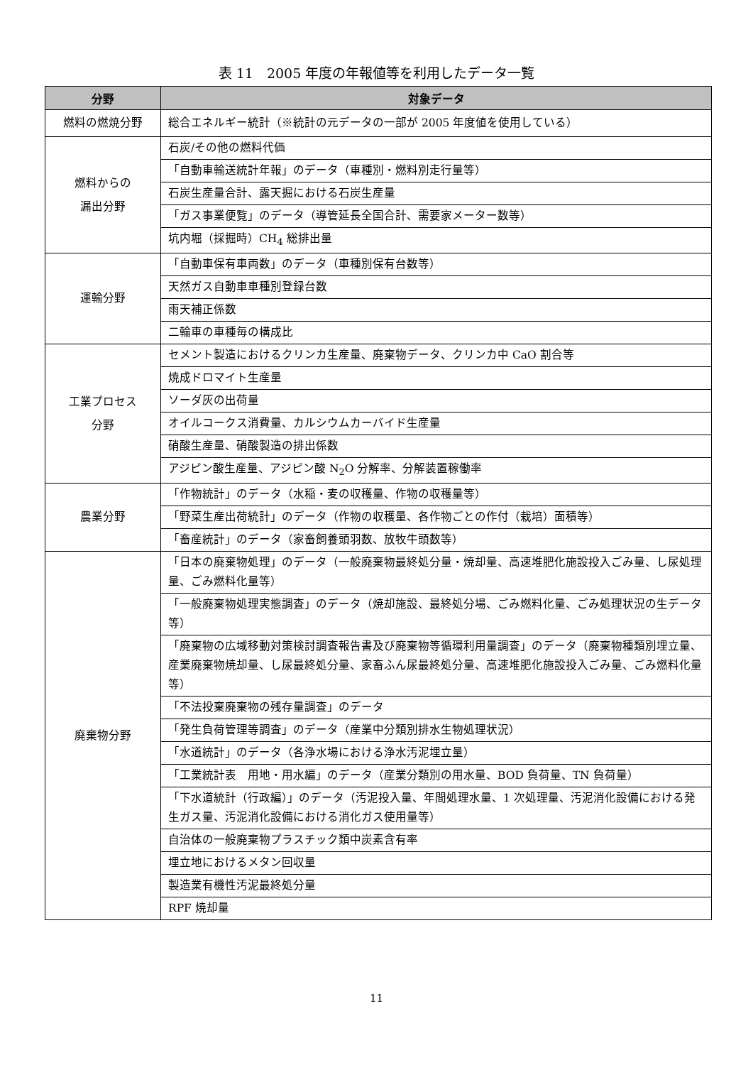表 11　2005 年度の年報値等を利用したデータ一覧
| 分野 | 対象データ |
| --- | --- |
| 燃料の燃焼分野 | 総合エネルギー統計（※統計の元データの一部が 2005 年度値を使用している） |
| 燃料からの 漏出分野 | 石炭/その他の燃料代価 |
| | 「自動車輸送統計年報」のデータ（車種別・燃料別走行量等） |
| | 石炭生産量合計、露天掘における石炭生産量 |
| | 「ガス事業便覧」のデータ（導管延長全国合計、需要家メーター数等） |
| | 坑内堀（採掘時）CH<sub>4</sub> 総排出量 |
| 運輸分野 | 「自動車保有車両数」のデータ（車種別保有台数等） |
| | 天然ガス自動車車種別登録台数 |
| | 雨天補正係数 |
| | 二輪車の車種毎の構成比 |
| 工業プロセス 分野 | セメント製造におけるクリンカ生産量、廃棄物データ、クリンカ中 CaO 割合等 |
| | 焼成ドロマイト生産量 |
| | ソーダ灰の出荷量 |
| | オイルコークス消費量、カルシウムカーバイド生産量 |
| | 硝酸生産量、硝酸製造の排出係数 |
| | アジピン酸生産量、アジピン酸 N<sub>2</sub>O 分解率、分解装置稼働率 |
| 農業分野 | 「作物統計」のデータ（水稲・麦の収穫量、作物の収穫量等） |
| | 「野菜生産出荷統計」のデータ（作物の収穫量、各作物ごとの作付（栽培）面積等） |
| | 「畜産統計」のデータ（家畜飼養頭羽数、放牧牛頭数等） |
| 廃棄物分野 | 「日本の廃棄物処理」のデータ（一般廃棄物最終処分量・焼却量、高速堆肥化施設投入ごみ量、し尿処理量、ごみ燃料化量等） |
| | 「一般廃棄物処理実態調査」のデータ（焼却施設、最終処分場、ごみ燃料化量、ごみ処理状況の生データ等） |
| | 「廃棄物の広域移動対策検討調査報告書及び廃棄物等循環利用量調査」のデータ（廃棄物種類別埋立量、産業廃棄物焼却量、し尿最終処分量、家畜ふん尿最終処分量、高速堆肥化施設投入ごみ量、ごみ燃料化量等） |
| | 「不法投棄廃棄物の残存量調査」のデータ |
| | 「発生負荷管理等調査」のデータ（産業中分類別排水生物処理状況） |
| | 「水道統計」のデータ（各浄水場における浄水汚泥埋立量） |
| | 「工業統計表 用地・用水編」のデータ（産業分類別の用水量、BOD 負荷量、TN 負荷量） |
| | 「下水道統計（行政編）」のデータ（汚泥投入量、年間処理水量、1 次処理量、汚泥消化設備における発生ガス量、汚泥消化設備における消化ガス使用量等） |
| | 自治体の一般廃棄物プラスチック類中炭素含有率 |
| | 埋立地におけるメタン回収量 |
| | 製造業有機性汚泥最終処分量 |
| | RPF 焼却量 |
11